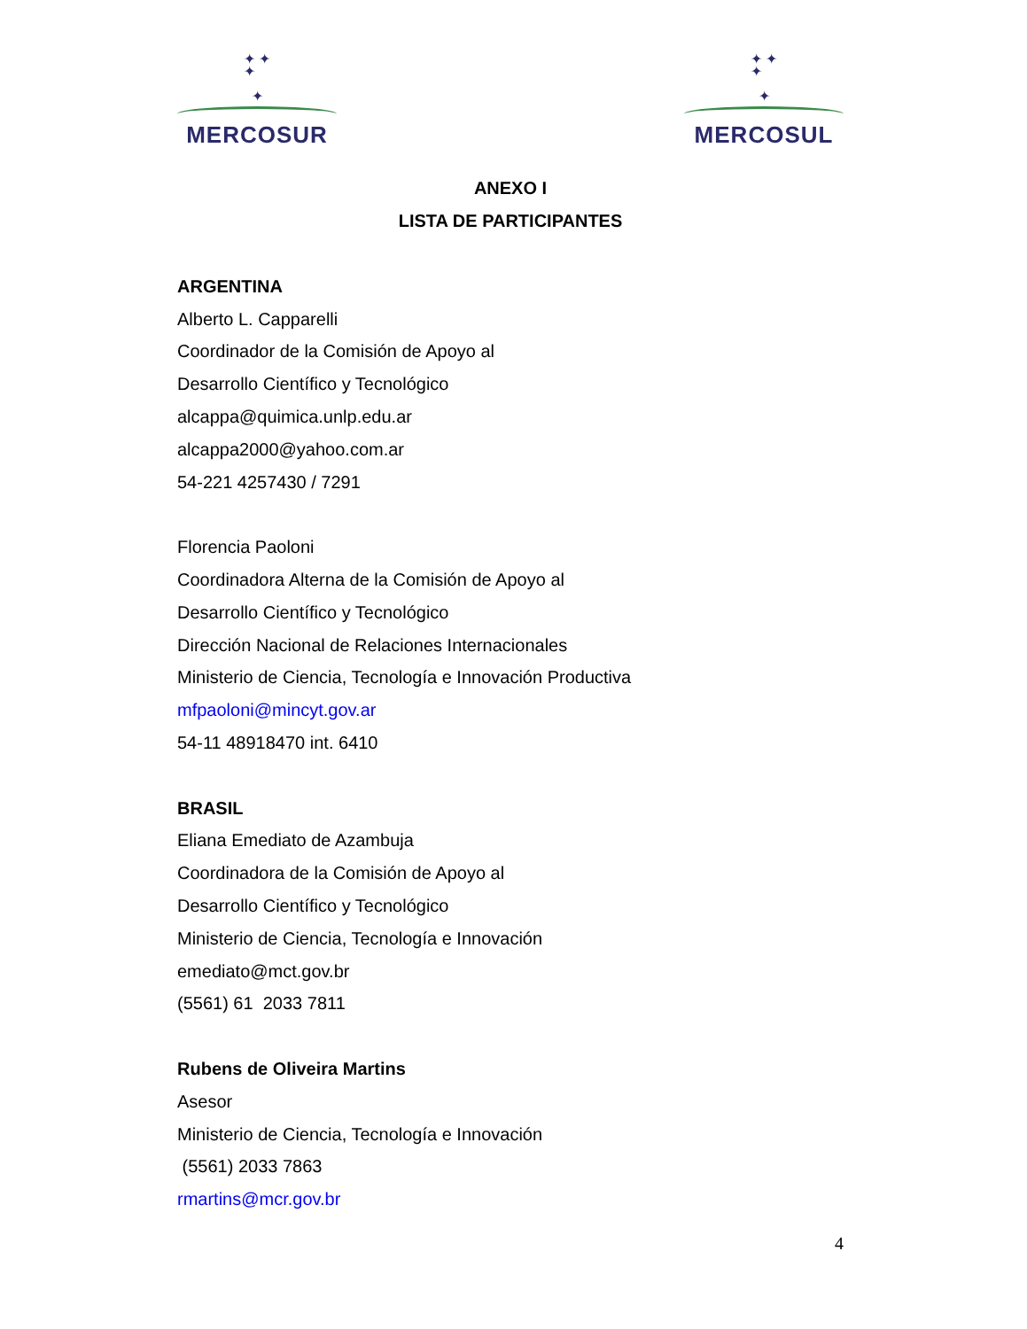✦ ✦
✦
✦
MERCOSUR
✦ ✦
✦
✦
MERCOSUL
ANEXO I
LISTA DE PARTICIPANTES
ARGENTINA
Alberto L. Capparelli
Coordinador de la Comisión de Apoyo al
Desarrollo Científico y Tecnológico
alcappa@quimica.unlp.edu.ar
alcappa2000@yahoo.com.ar
54-221 4257430 / 7291
Florencia Paoloni
Coordinadora Alterna de la Comisión de Apoyo al
Desarrollo Científico y Tecnológico
Dirección Nacional de Relaciones Internacionales
Ministerio de Ciencia, Tecnología e Innovación Productiva
mfpaoloni@mincyt.gov.ar
54-11 48918470 int. 6410
BRASIL
Eliana Emediato de Azambuja
Coordinadora de la Comisión de Apoyo al
Desarrollo Científico y Tecnológico
Ministerio de Ciencia, Tecnología e Innovación
emediato@mct.gov.br
(5561) 61 2033 7811
Rubens de Oliveira Martins
Asesor
Ministerio de Ciencia, Tecnología e Innovación
(5561) 2033 7863
rmartins@mcr.gov.br
4